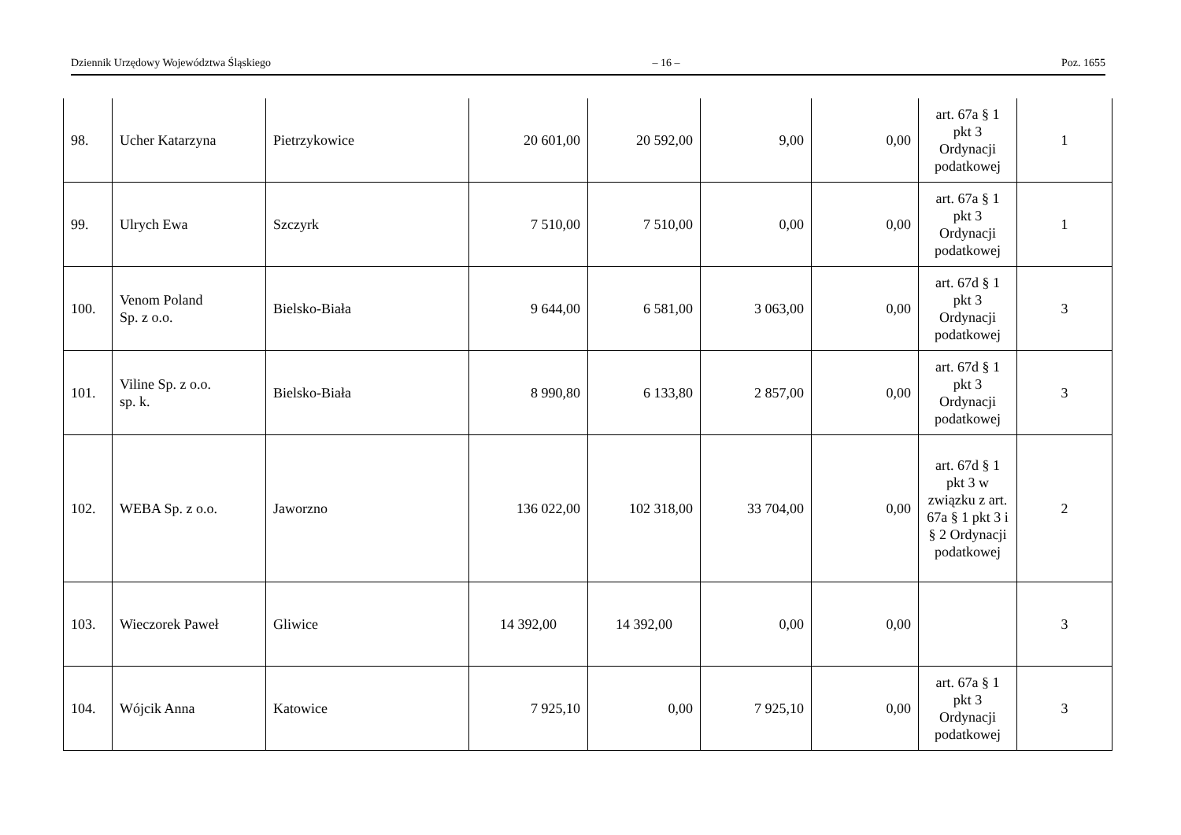Dziennik Urzędowy Województwa Śląskiego – 16 – Poz. 1655
| 98. | Ucher Katarzyna | Pietrzykowice | 20 601,00 | 20 592,00 | 9,00 | 0,00 | art. 67a § 1 pkt 3 Ordynacji podatkowej | 1 |
| 99. | Ulrych Ewa | Szczyrk | 7 510,00 | 7 510,00 | 0,00 | 0,00 | art. 67a § 1 pkt 3 Ordynacji podatkowej | 1 |
| 100. | Venom Poland Sp. z o.o. | Bielsko-Biała | 9 644,00 | 6 581,00 | 3 063,00 | 0,00 | art. 67d § 1 pkt 3 Ordynacji podatkowej | 3 |
| 101. | Viline Sp. z o.o. sp. k. | Bielsko-Biała | 8 990,80 | 6 133,80 | 2 857,00 | 0,00 | art. 67d § 1 pkt 3 Ordynacji podatkowej | 3 |
| 102. | WEBA Sp. z o.o. | Jaworzno | 136 022,00 | 102 318,00 | 33 704,00 | 0,00 | art. 67d § 1 pkt 3 w związku z art. 67a § 1 pkt 3 i § 2 Ordynacji podatkowej | 2 |
| 103. | Wieczorek Paweł | Gliwice | 14 392,00 | 14 392,00 | 0,00 | 0,00 | | 3 |
| 104. | Wójcik Anna | Katowice | 7 925,10 | 0,00 | 7 925,10 | 0,00 | art. 67a § 1 pkt 3 Ordynacji podatkowej | 3 |